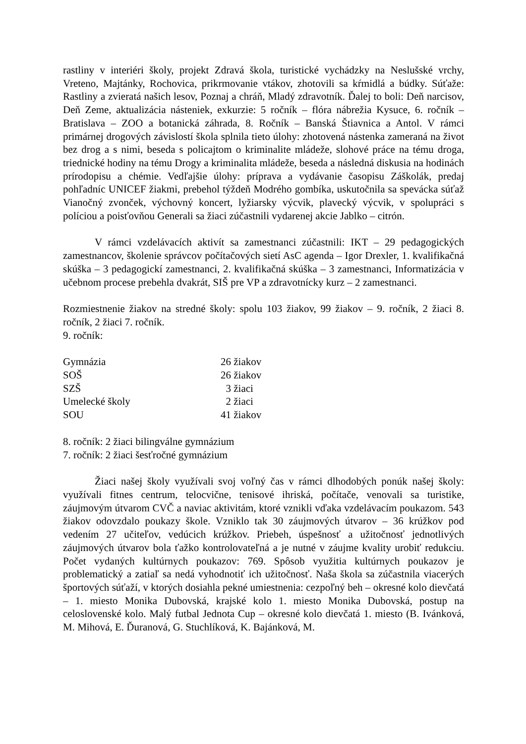rastliny v interiéri školy, projekt Zdravá škola, turistické vychádzky na Neslušské vrchy, Vreteno, Majtánky, Rochovica, prikrmovanie vtákov, zhotovili sa kŕmidlá a búdky. Súťaže: Rastliny a zvieratá našich lesov, Poznaj a chráň, Mladý zdravotník. Ďalej to boli: Deň narcisov, Deň Zeme, aktualizácia násteniek, exkurzie: 5 ročník – flóra nábrežia Kysuce, 6. ročník – Bratislava – ZOO a botanická záhrada, 8. Ročník – Banská Štiavnica a Antol. V rámci primárnej drogových závislostí škola splnila tieto úlohy: zhotovená nástenka zameraná na život bez drog a s nimi, beseda s policajtom o kriminalite mládeže, slohové práce na tému droga, triednické hodiny na tému Drogy a kriminalita mládeže, beseda a následná diskusia na hodinách prírodopisu a chémie. Vedľajšie úlohy: príprava a vydávanie časopisu Záškolák, predaj pohľadníc UNICEF žiakmi, prebehol týždeň Modrého gombíka, uskutočnila sa spevácka súťaž Vianočný zvonček, výchovný koncert, lyžiarsky výcvik, plavecký výcvik, v spolupráci s políciou a poisťovňou Generali sa žiaci zúčastnili vydarenej akcie Jablko – citrón.
V rámci vzdelávacích aktivít sa zamestnanci zúčastnili: IKT – 29 pedagogických zamestnancov, školenie správcov počítačových sietí AsC agenda – Igor Drexler, 1. kvalifikačná skúška – 3 pedagogickí zamestnanci, 2. kvalifikačná skúška – 3 zamestnanci, Informatizácia v učebnom procese prebehla dvakrát, SIŠ pre VP a zdravotnícky kurz – 2 zamestnanci.
Rozmiestnenie žiakov na stredné školy: spolu 103 žiakov, 99 žiakov – 9. ročník, 2 žiaci 8. ročník, 2 žiaci 7. ročník.
9. ročník:
| Gymnázia | 26 žiakov |
| SOŠ | 26 žiakov |
| SZŠ | 3 žiaci |
| Umelecké školy | 2 žiaci |
| SOU | 41 žiakov |
8. ročník: 2 žiaci bilingválne gymnázium
7. ročník: 2 žiaci šesťročné gymnázium
Žiaci našej školy využívali svoj voľný čas v rámci dlhodobých ponúk našej školy: využívali fitnes centrum, telocvične, tenisové ihriská, počítače, venovali sa turistike, záujmovým útvarom CVČ a naviac aktivitám, ktoré vznikli vďaka vzdelávacím poukazom. 543 žiakov odovzdalo poukazy škole. Vzniklo tak 30 záujmových útvarov – 36 krúžkov pod vedením 27 učiteľov, vedúcich krúžkov. Priebeh, úspešnosť a užitočnosť jednotlivých záujmových útvarov bola ťažko kontrolovateľná a je nutné v záujme kvality urobiť redukciu. Počet vydaných kultúrnych poukazov: 769. Spôsob využitia kultúrnych poukazov je problematický a zatiaľ sa nedá vyhodnotiť ich užitočnosť. Naša škola sa zúčastnila viacerých športových súťaží, v ktorých dosiahla pekné umiestnenia: cezpoľný beh – okresné kolo dievčatá – 1. miesto Monika Dubovská, krajské kolo 1. miesto Monika Dubovská, postup na celoslovenské kolo. Malý futbal Jednota Cup – okresné kolo dievčatá 1. miesto (B. Ivánková, M. Mihová, E. Ďuranová, G. Stuchlíková, K. Bajánková, M.